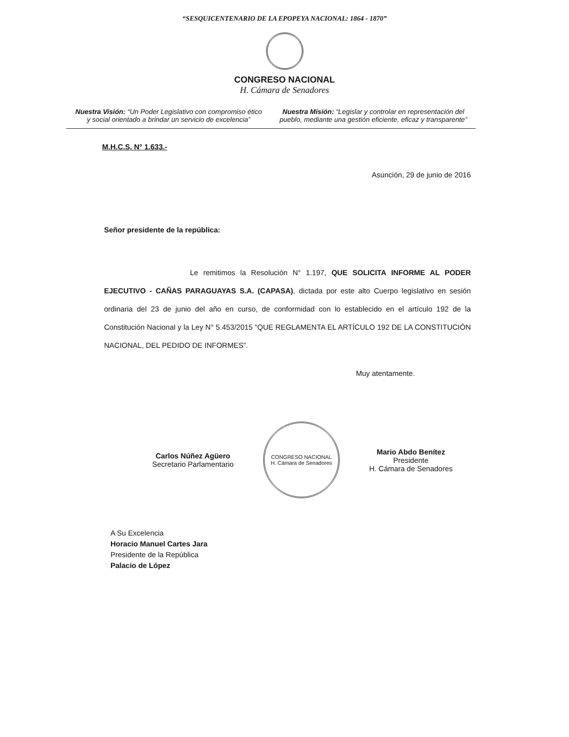“SESQUICENTENARIO DE LA EPOPEYA NACIONAL: 1864 - 1870”
CONGRESO NACIONAL
H. Cámara de Senadores
Nuestra Visión: “Un Poder Legislativo con compromiso ético y social orientado a brindar un servicio de excelencia”
Nuestra Misión: “Legislar y controlar en representación del pueblo, mediante una gestión eficiente, eficaz y transparente”
M.H.C.S. N° 1.633.-
Asunción, 29 de junio de 2016
Señor presidente de la república:
Le remitimos la Resolución N° 1.197, QUE SOLICITA INFORME AL PODER EJECUTIVO - CAÑAS PARAGUAYAS S.A. (CAPASA), dictada por este alto Cuerpo legislativo en sesión ordinaria del 23 de junio del año en curso, de conformidad con lo establecido en el artículo 192 de la Constitución Nacional y la Ley N° 5.453/2015 “QUE REGLAMENTA EL ARTÍCULO 192 DE LA CONSTITUCIÓN NACIONAL, DEL PEDIDO DE INFORMES”.
Muy atentamente.
Carlos Núñez Agüero
Secretario Parlamentario
CONGRESO NACIONAL
H. Cámara de Senadores
Mario Abdo Benítez
Presidente
H. Cámara de Senadores
A Su Excelencia
Horacio Manuel Cartes Jara
Presidente de la República
Palacio de López